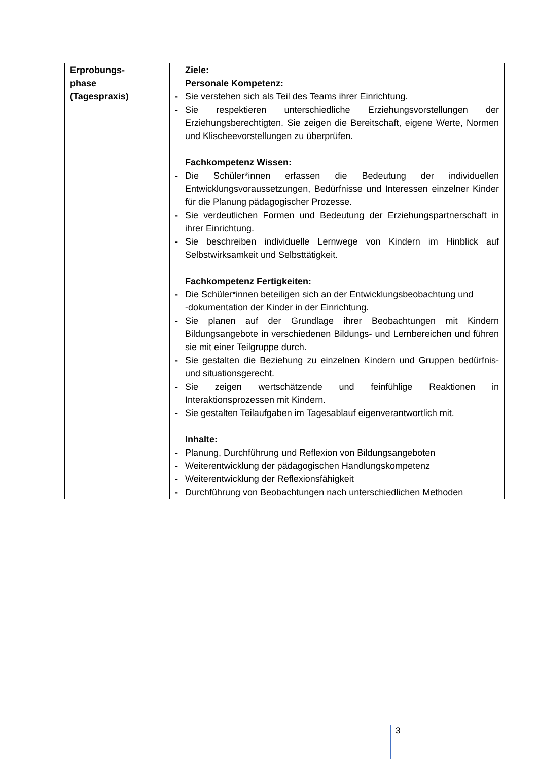| Erprobungs- phase (Tagespraxis) | Ziele: Personale Kompetenz: - Sie verstehen sich als Teil des Teams ihrer Einrichtung. - Sie respektieren unterschiedliche Erziehungsvorstellungen der Erziehungsberechtigten. Sie zeigen die Bereitschaft, eigene Werte, Normen und Klischeevorstellungen zu überprüfen. Fachkompetenz Wissen: - Die Schüler*innen erfassen die Bedeutung der individuellen Entwicklungsvoraussetzungen, Bedürfnisse und Interessen einzelner Kinder für die Planung pädagogischer Prozesse. - Sie verdeutlichen Formen und Bedeutung der Erziehungspartnerschaft in ihrer Einrichtung. - Sie beschreiben individuelle Lernwege von Kindern im Hinblick auf Selbstwirksamkeit und Selbsttätigkeit. Fachkompetenz Fertigkeiten: - Die Schüler*innen beteiligen sich an der Entwicklungsbeobachtung und -dokumentation der Kinder in der Einrichtung. - Sie planen auf der Grundlage ihrer Beobachtungen mit Kindern Bildungsangebote in verschiedenen Bildungs- und Lernbereichen und führen sie mit einer Teilgruppe durch. - Sie gestalten die Beziehung zu einzelnen Kindern und Gruppen bedürfnis- und situationsgerecht. - Sie zeigen wertschätzende und feinfühlige Reaktionen in Interaktionsprozessen mit Kindern. - Sie gestalten Teilaufgaben im Tagesablauf eigenverantwortlich mit. Inhalte: - Planung, Durchführung und Reflexion von Bildungsangeboten - Weiterentwicklung der pädagogischen Handlungskompetenz - Weiterentwicklung der Reflexionsfähigkeit - Durchführung von Beobachtungen nach unterschiedlichen Methoden |
3